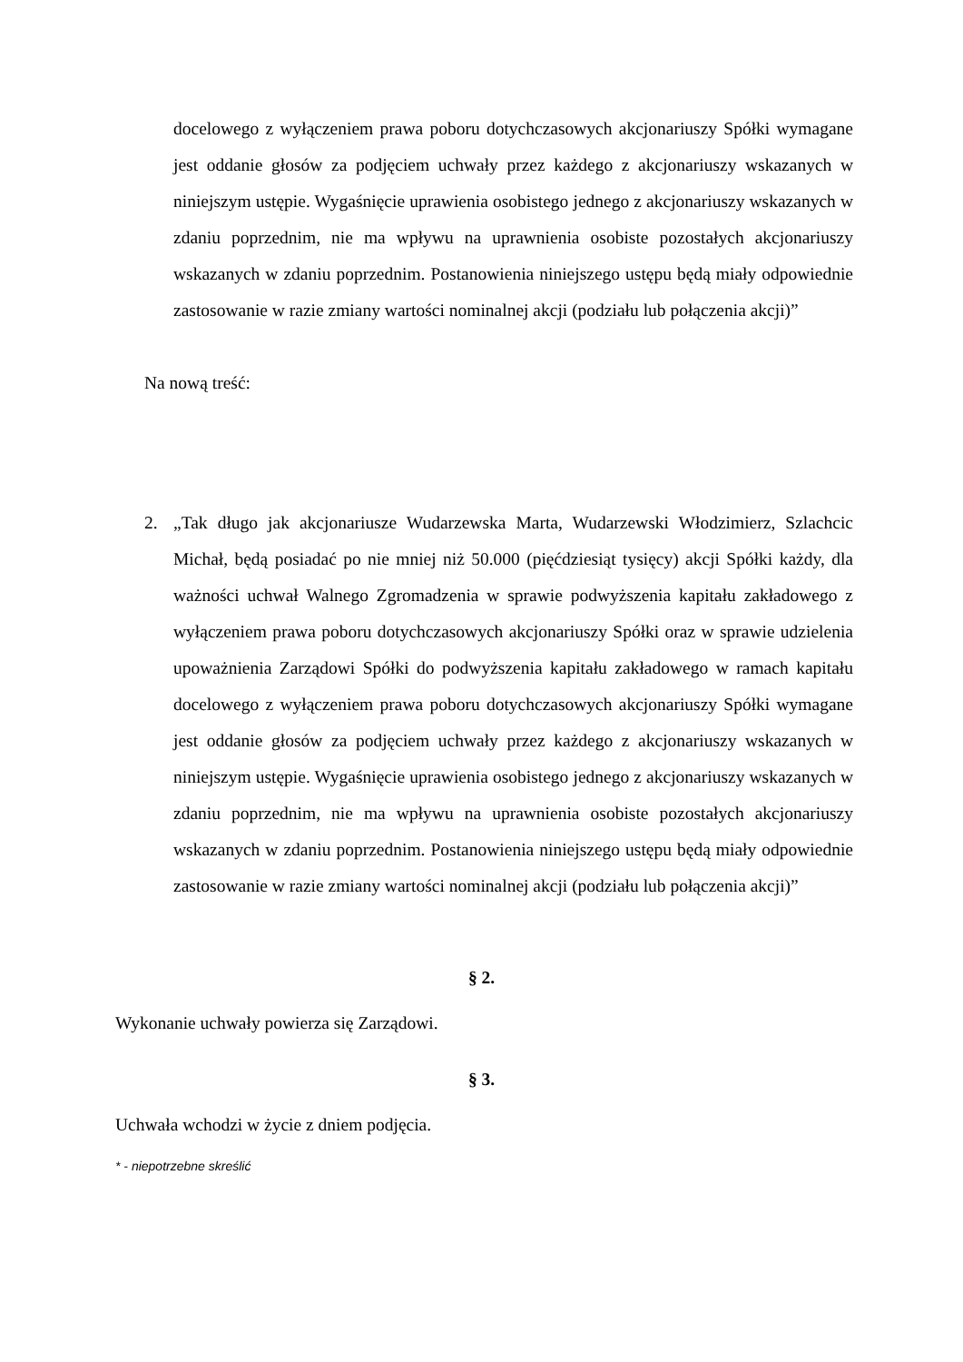docelowego z wyłączeniem prawa poboru dotychczasowych akcjonariuszy Spółki wymagane jest oddanie głosów za podjęciem uchwały przez każdego z akcjonariuszy wskazanych w niniejszym ustępie. Wygaśnięcie uprawienia osobistego jednego z akcjonariuszy wskazanych w zdaniu poprzednim, nie ma wpływu na uprawnienia osobiste pozostałych akcjonariuszy wskazanych w zdaniu poprzednim. Postanowienia niniejszego ustępu będą miały odpowiednie zastosowanie w razie zmiany wartości nominalnej akcji (podziału lub połączenia akcji)”
Na nową treść:
2. „Tak długo jak akcjonariusze Wudarzewska Marta, Wudarzewski Włodzimierz, Szlachcic Michał, będą posiadać po nie mniej niż 50.000 (pięćdziesiąt tysięcy) akcji Spółki każdy, dla ważności uchwał Walnego Zgromadzenia w sprawie podwyższenia kapitału zakładowego z wyłączeniem prawa poboru dotychczasowych akcjonariuszy Spółki oraz w sprawie udzielenia upoważnienia Zarządowi Spółki do podwyższenia kapitału zakładowego w ramach kapitału docelowego z wyłączeniem prawa poboru dotychczasowych akcjonariuszy Spółki wymagane jest oddanie głosów za podjęciem uchwały przez każdego z akcjonariuszy wskazanych w niniejszym ustępie. Wygaśnięcie uprawienia osobistego jednego z akcjonariuszy wskazanych w zdaniu poprzednim, nie ma wpływu na uprawnienia osobiste pozostałych akcjonariuszy wskazanych w zdaniu poprzednim. Postanowienia niniejszego ustępu będą miały odpowiednie zastosowanie w razie zmiany wartości nominalnej akcji (podziału lub połączenia akcji)”
§ 2.
Wykonanie uchwały powierza się Zarządowi.
§ 3.
Uchwała wchodzi w życie z dniem podjęcia.
* - niepotrzebne skreślić